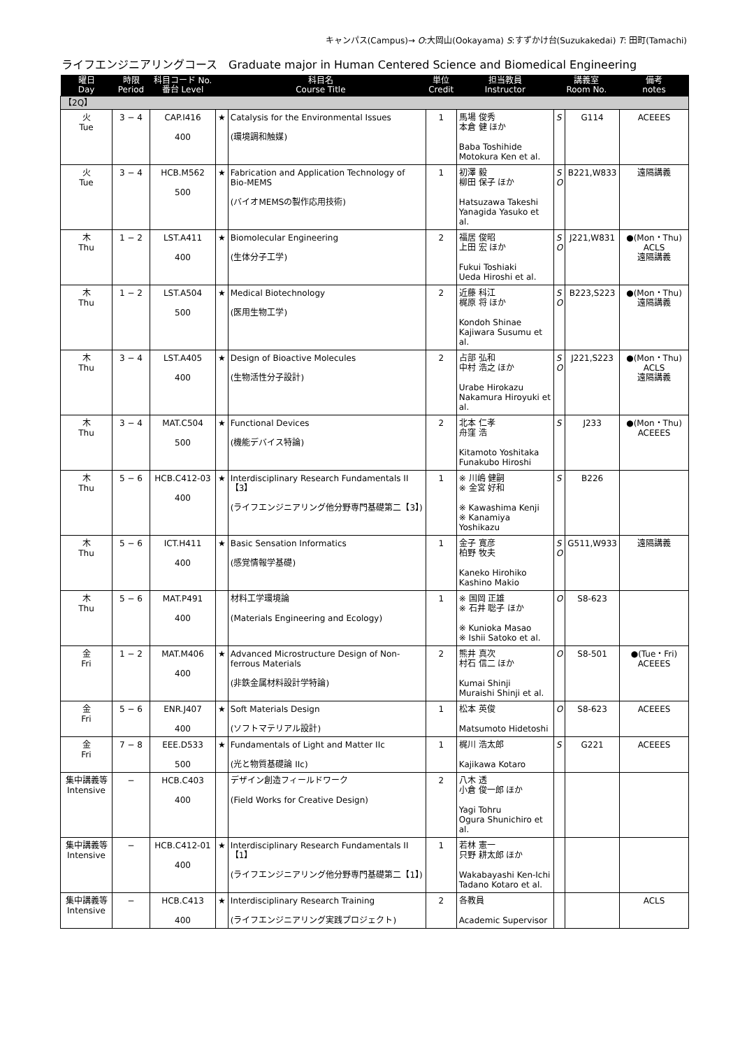キャンパス(Campus)→ O:大岡山(Ookayama) S:すずかけ台(Suzukakedai) T: 田町(Tamachi)
ライフエンジニアリングコース　Graduate major in Human Centered Science and Biomedical Engineering
| 曜日 Day | 時限 Period | 科目コード No. 番台 Level | 科目名 Course Title | | 単位 Credit | 担当教員 Instructor | 講義室 Room No. | | 備考 notes |
| --- | --- | --- | --- | --- | --- | --- | --- | --- | --- |
| 【2Q】 | | | | | | | | | |
| 火 Tue | 3 − 4 | CAP.I416 400 | ★ | Catalysis for the Environmental Issues (環境調和触媒) | 1 | 馬場 俊秀 本倉 健 ほか Baba Toshihide Motokura Ken et al. | S | G114 | ACEEES |
| 火 Tue | 3 − 4 | HCB.M562 500 | ★ | Fabrication and Application Technology of Bio-MEMS (バイオMEMSの製作応用技術) | 1 | 初澤 毅 柳田 保子 ほか Hatsuzawa Takeshi Yanagida Yasuko et al. | S O | B221,W833 | 遠隔講義 |
| 木 Thu | 1 − 2 | LST.A411 400 | ★ | Biomolecular Engineering (生体分子工学) | 2 | 福居 俊昭 上田 宏 ほか Fukui Toshiaki Ueda Hiroshi et al. | S O | J221,W831 | ●(Mon・Thu) ACLS 遠隔講義 |
| 木 Thu | 1 − 2 | LST.A504 500 | ★ | Medical Biotechnology (医用生物工学) | 2 | 近藤 科江 梶原 将 ほか Kondoh Shinae Kajiwara Susumu et al. | S O | B223,S223 | ●(Mon・Thu) 遠隔講義 |
| 木 Thu | 3 − 4 | LST.A405 400 | ★ | Design of Bioactive Molecules (生物活性分子設計) | 2 | 占部 弘和 中村 浩之 ほか Urabe Hirokazu Nakamura Hiroyuki et al. | S O | J221,S223 | ●(Mon・Thu) ACLS 遠隔講義 |
| 木 Thu | 3 − 4 | MAT.C504 500 | ★ | Functional Devices (機能デバイス特論) | 2 | 北本 仁孝 舟窪 浩 Kitamoto Yoshitaka Funakubo Hiroshi | S | J233 | ●(Mon・Thu) ACEEES |
| 木 Thu | 5 − 6 | HCB.C412-03 400 | ★ | Interdisciplinary Research Fundamentals II【3】 (ライフエンジニアリング他分野専門基礎第二【3】) | 1 | ※ 川嶋 健嗣 ※ 金宮 好和 ※ Kawashima Kenji ※ Kanamiya Yoshikazu | S | B226 | |
| 木 Thu | 5 − 6 | ICT.H411 400 | ★ | Basic Sensation Informatics (感覚情報学基礎) | 1 | 金子 寛彦 柏野 牧夫 Kaneko Hirohiko Kashino Makio | S O | G511,W933 | 遠隔講義 |
| 木 Thu | 5 − 6 | MAT.P491 400 | | 材料工学環境論 (Materials Engineering and Ecology) | 1 | ※ 国岡 正雄 ※ 石井 聡子 ほか ※ Kunioka Masao ※ Ishii Satoko et al. | O | S8-623 | |
| 金 Fri | 1 − 2 | MAT.M406 400 | ★ | Advanced Microstructure Design of Non-ferrous Materials (非鉄金属材料設計学特論) | 2 | 熊井 真次 村石 信二 ほか Kumai Shinji Muraishi Shinji et al. | O | S8-501 | ●(Tue・Fri) ACEEES |
| 金 Fri | 5 − 6 | ENR.J407 400 | ★ | Soft Materials Design (ソフトマテリアル設計) | 1 | 松本 英俊 Matsumoto Hidetoshi | O | S8-623 | ACEEES |
| 金 Fri | 7 − 8 | EEE.D533 500 | ★ | Fundamentals of Light and Matter IIc (光と物質基礎論 IIc) | 1 | 梶川 浩太郎 Kajikawa Kotaro | S | G221 | ACEEES |
| 集中講義等 Intensive | − | HCB.C403 400 | | デザイン創造フィールドワーク (Field Works for Creative Design) | 2 | 八木 透 小倉 俊一郎 ほか Yagi Tohru Ogura Shunichiro et al. | | | |
| 集中講義等 Intensive | − | HCB.C412-01 400 | ★ | Interdisciplinary Research Fundamentals II【1】 (ライフエンジニアリング他分野専門基礎第二【1】) | 1 | 若林 憲一 只野 耕太郎 ほか Wakabayashi Ken-Ichi Tadano Kotaro et al. | | | |
| 集中講義等 Intensive | − | HCB.C413 400 | ★ | Interdisciplinary Research Training (ライフエンジニアリング実践プロジェクト) | 2 | 各教員 Academic Supervisor | | | ACLS |